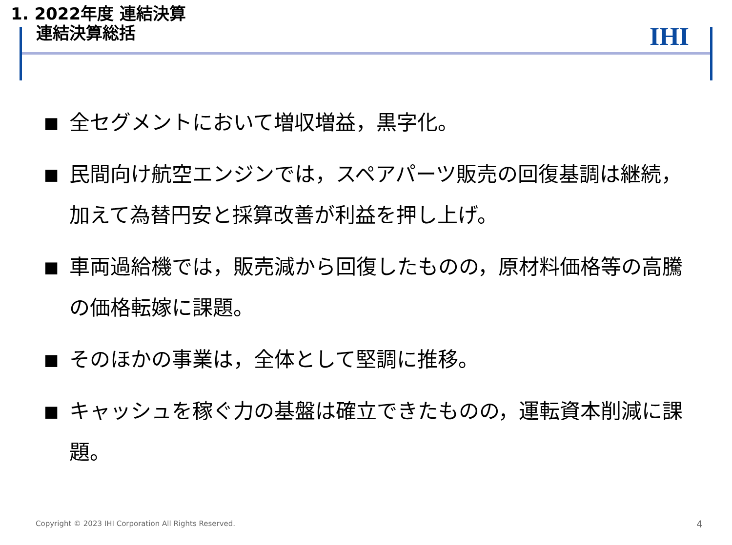1. 2022年度 連結決算
連結決算総括
IHI
■ 全セグメントにおいて増収増益，黒字化。
■ 民間向け航空エンジンでは，スペアパーツ販売の回復基調は継続，加えて為替円安と採算改善が利益を押し上げ。
■ 車両過給機では，販売減から回復したものの，原材料価格等の高騰の価格転嫁に課題。
■ そのほかの事業は，全体として堅調に推移。
■ キャッシュを稼ぐ力の基盤は確立できたものの，運転資本削減に課題。
Copyright © 2023 IHI Corporation All Rights Reserved.
4